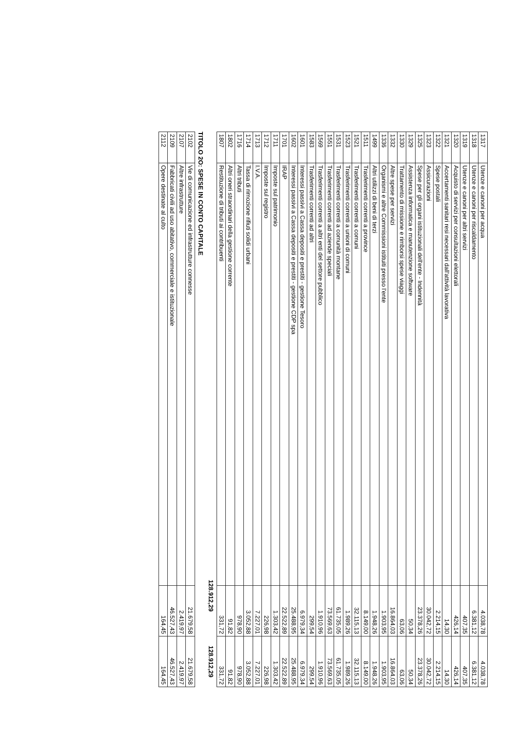| 1317 | Utenze e canoni per acqua | 4.038,78 | 4.038,78 |
| 1318 | Utenze e canoni per riscaldamento | 6.381,12 | 6.381,12 |
| 1319 | Utenze e canoni per altri servizi | 407,35 | 407,35 |
| 1320 | Acquisto di servizi per consultazioni elettorali | 426,14 | 426,14 |
| 1321 | Accertamenti sanitari resi necessari dall'attività lavorativa | 14,30 | 14,30 |
| 1322 | Spese postali | 2.214,15 | 2.214,15 |
| 1323 | Assicurazioni | 30.042,72 | 30.042,72 |
| 1325 | Spese per gli organi istituzionali dell'ente - Indennità | 23.378,26 | 23.378,26 |
| 1329 | Assistenza informatica e manutenzione software | 50,34 | 50,34 |
| 1330 | Trattamento di missione e rimborsi spese viaggi | 63,06 | 63,06 |
| 1332 | Altre spese per servizi | 16.864,03 | 16.864,03 |
| 1336 | Organismi e altre Commissioni istituiti presso l'ente | 1.903,95 | 1.903,95 |
| 1499 | Altri utilizzi di beni di terzi | 1.948,26 | 1.948,26 |
| 1511 | Trasferimenti correnti a province | 8.149,00 | 8.149,00 |
| 1521 | Trasferimenti correnti a comuni | 32.115,13 | 32.115,13 |
| 1523 | Trasferimenti correnti a unioni di comuni | 1.989,26 | 1.989,26 |
| 1531 | Trasferimenti correnti a comunità montane | 61.735,05 | 61.735,05 |
| 1551 | Trasferimenti correnti ad aziende speciali | 73.569,63 | 73.569,63 |
| 1569 | Trasferimenti correnti a altri enti del settore pubblico | 1.910,96 | 1.910,96 |
| 1583 | Trasferimenti correnti ad altri | 299,54 | 299,54 |
| 1601 | Interessi passivi a Cassa depositi e prestiti - gestione Tesoro | 6.979,34 | 6.979,34 |
| 1602 | Interessi passivi a Cassa depositi e prestiti - gestione CDP spa | 25.488,95 | 25.488,95 |
| 1701 | IRAP | 22.522,89 | 22.522,89 |
| 1711 | Imposte sul patrimonio | 1.303,42 | 1.303,42 |
| 1712 | Imposte sul registro | 226,98 | 226,98 |
| 1713 | I.V.A. | 7.227,01 | 7.227,01 |
| 1714 | Tassa di rimozione rifiuti solidi urbani | 3.052,88 | 3.052,88 |
| 1716 | Altri tributi | 978,90 | 978,90 |
| 1802 | Altri oneri straordinari della gestione corrente | 91,82 | 91,82 |
| 1807 | Restituzione di tributi ai contribuenti | 331,72 | 331,72 |
128.912,29 128.912,29
TITOLO 2O: SPESE IN CONTO CAPITALE
| 2102 | Vie di comunicazione ed infrastrutture connesse | 21.679,58 | 21.679,58 |
| 2107 | Altre infrastrutture | 2.419,97 | 2.419,97 |
| 2109 | Fabbricati civili ad uso abitativo, commerciale e istituzionale | 46.527,43 | 46.527,43 |
| 2112 | Opere destinate al culto | 164,45 | 164,45 |